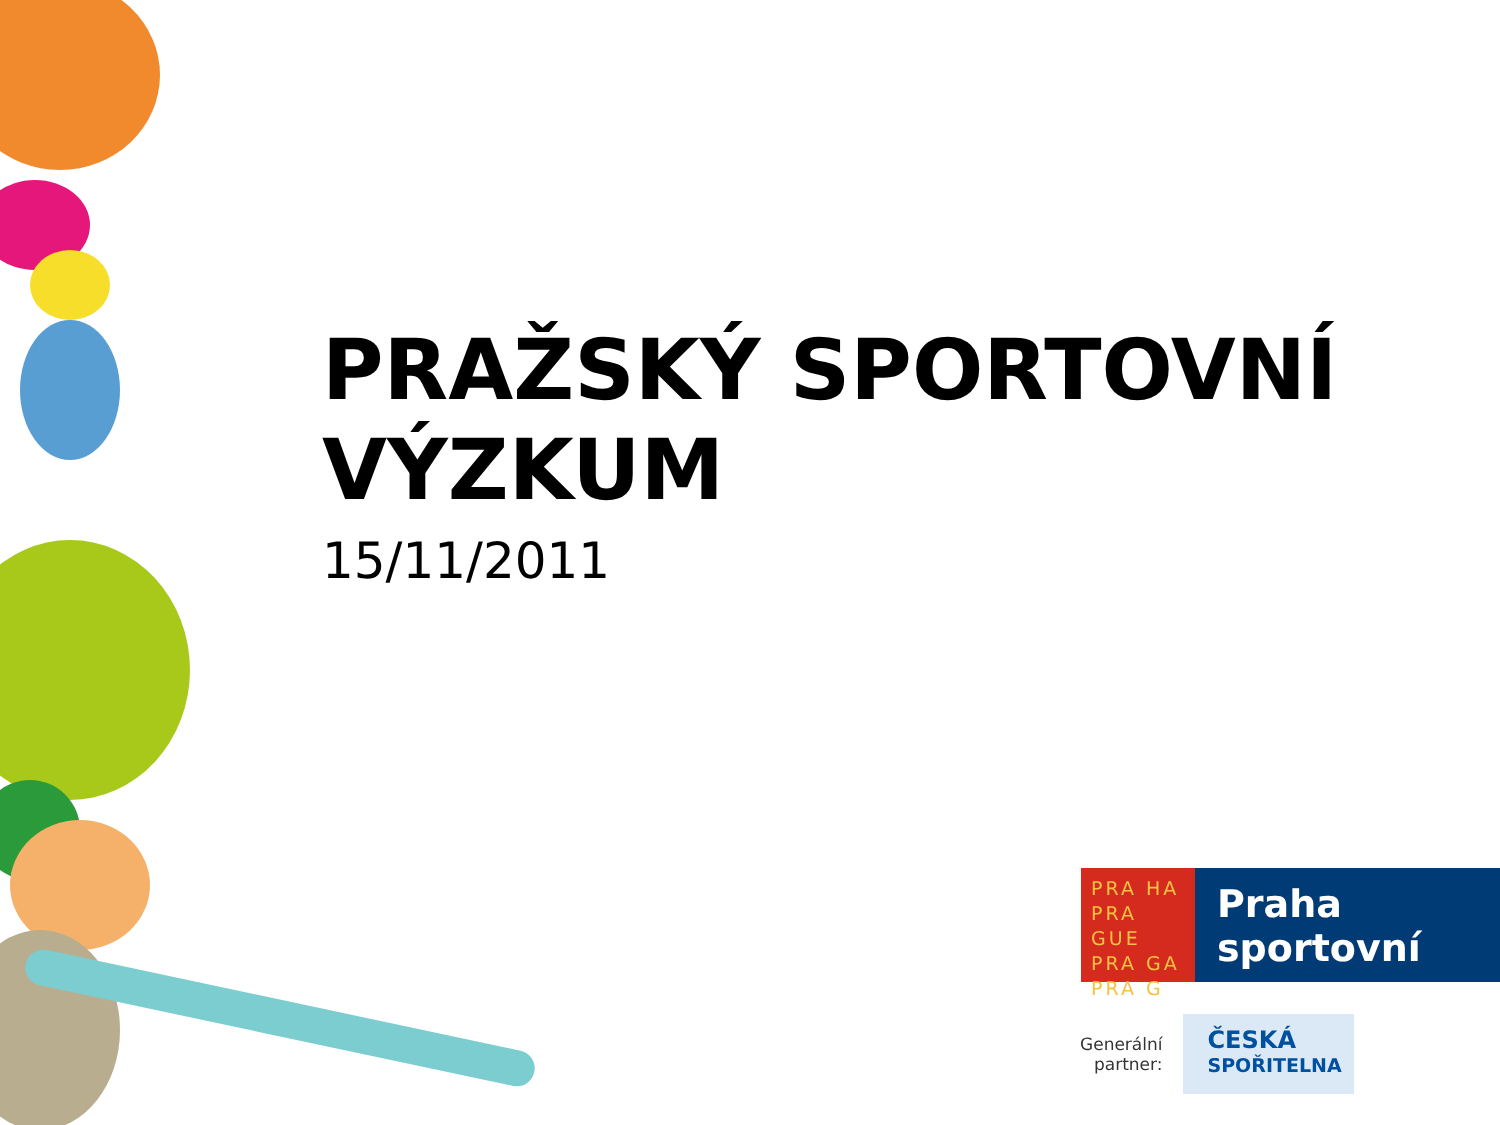PRAŽSKÝ SPORTOVNÍ
VÝZKUM
15/11/2011
PRA HA
PRA GUE
PRA GA
PRA G
Praha
sportovní
Generální
partner:
ČESKÁ
SPOŘITELNA